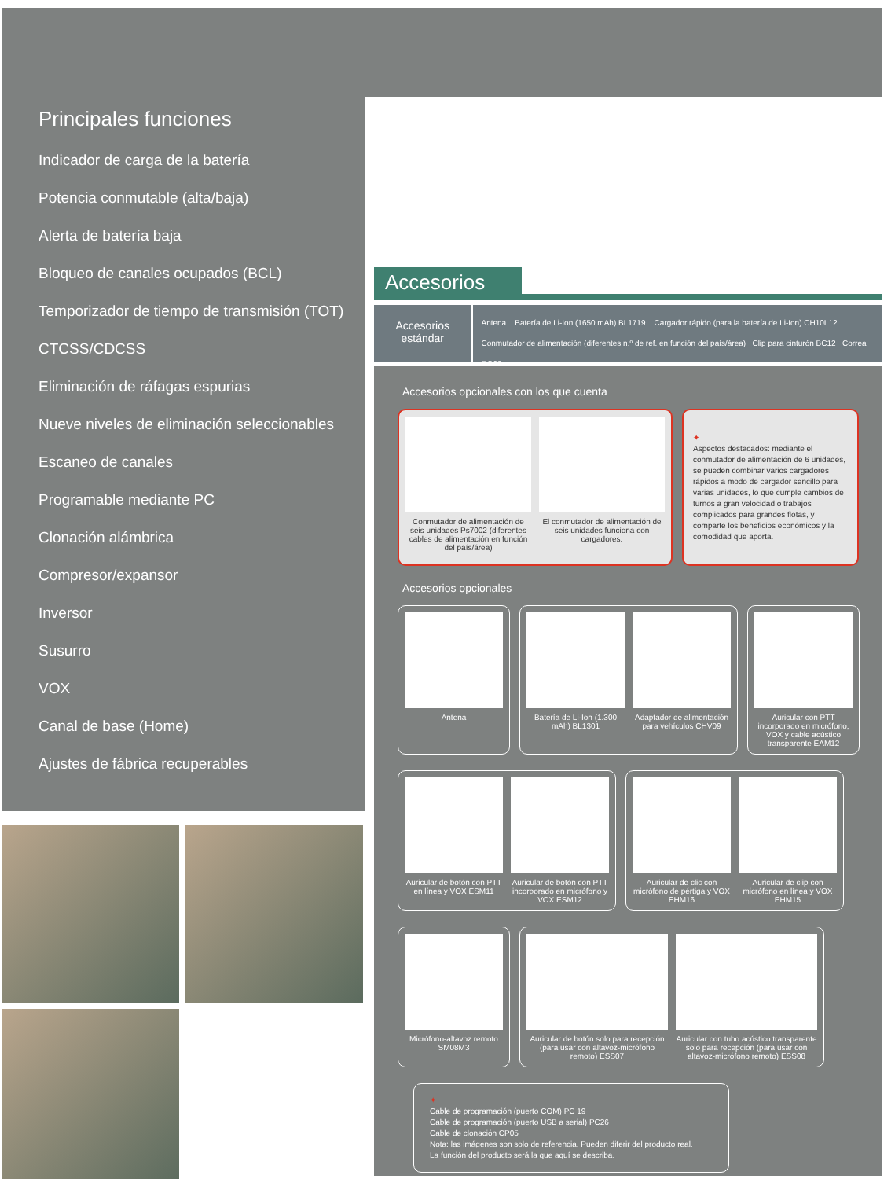Principales funciones
Indicador de carga de la batería
Potencia conmutable (alta/baja)
Alerta de batería baja
Bloqueo de canales ocupados (BCL)
Temporizador de tiempo de transmisión (TOT)
CTCSS/CDCSS
Eliminación de ráfagas espurias
Nueve niveles de eliminación seleccionables
Escaneo de canales
Programable mediante PC
Clonación alámbrica
Compresor/expansor
Inversor
Susurro
VOX
Canal de base (Home)
Ajustes de fábrica recuperables
Accesorios
Accesorios estándar
Antena Batería de Li-Ion (1650 mAh) BL1719 Cargador rápido (para la batería de Li-Ion) CH10L12
Conmutador de alimentación (diferentes n.º de ref. en función del país/área) Clip para cinturón BC12 Correa RO03
Accesorios opcionales con los que cuenta
Conmutador de alimentación de seis unidades Ps7002 (diferentes cables de alimentación en función del país/área)
El conmutador de alimentación de seis unidades funciona con cargadores.
✦
Aspectos destacados: mediante el conmutador de alimentación de 6 unidades, se pueden combinar varios cargadores rápidos a modo de cargador sencillo para varias unidades, lo que cumple cambios de turnos a gran velocidad o trabajos complicados para grandes flotas, y comparte los beneficios económicos y la comodidad que aporta.
Accesorios opcionales
Antena Batería de Li-Ion (1.300 mAh) BL1301
Adaptador de alimentación para vehículos CHV09
Auricular con PTT incorporado en micrófono, VOX y cable acústico transparente EAM12
Auricular de botón con PTT en línea y VOX ESM11
Auricular de botón con PTT incorporado en micrófono y VOX ESM12
Auricular de clic con micrófono de pértiga y VOX EHM16
Auricular de clip con micrófono en línea y VOX EHM15
Micrófono-altavoz remoto SM08M3
Auricular de botón solo para recepción (para usar con altavoz-micrófono remoto) ESS07
Auricular con tubo acústico transparente solo para recepción (para usar con altavoz-micrófono remoto) ESS08
✦
Cable de programación (puerto COM) PC 19
Cable de programación (puerto USB a serial) PC26
Cable de clonación CP05
Nota: las imágenes son solo de referencia. Pueden diferir del producto real.
La función del producto será la que aquí se describa.